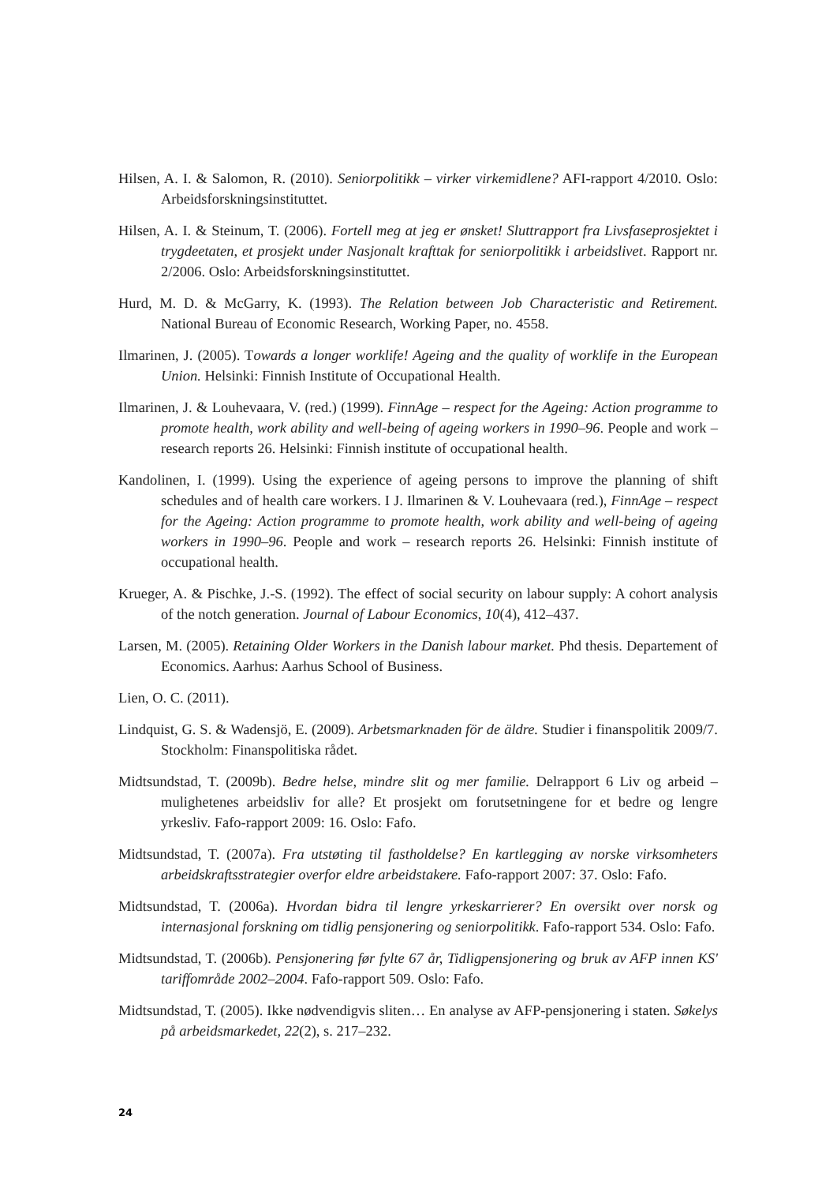Hilsen, A. I. & Salomon, R. (2010). Seniorpolitikk – virker virkemidlene? AFI-rapport 4/2010. Oslo: Arbeidsforskningsinstituttet.
Hilsen, A. I. & Steinum, T. (2006). Fortell meg at jeg er ønsket! Sluttrapport fra Livsfaseprosjektet i trygdeetaten, et prosjekt under Nasjonalt krafttak for seniorpolitikk i arbeidslivet. Rapport nr. 2/2006. Oslo: Arbeidsforskningsinstituttet.
Hurd, M. D. & McGarry, K. (1993). The Relation between Job Characteristic and Retirement. National Bureau of Economic Research, Working Paper, no. 4558.
Ilmarinen, J. (2005). Towards a longer worklife! Ageing and the quality of worklife in the European Union. Helsinki: Finnish Institute of Occupational Health.
Ilmarinen, J. & Louhevaara, V. (red.) (1999). FinnAge – respect for the Ageing: Action programme to promote health, work ability and well-being of ageing workers in 1990–96. People and work – research reports 26. Helsinki: Finnish institute of occupational health.
Kandolinen, I. (1999). Using the experience of ageing persons to improve the planning of shift schedules and of health care workers. I J. Ilmarinen & V. Louhevaara (red.), FinnAge – respect for the Ageing: Action programme to promote health, work ability and well-being of ageing workers in 1990–96. People and work – research reports 26. Helsinki: Finnish institute of occupational health.
Krueger, A. & Pischke, J.-S. (1992). The effect of social security on labour supply: A cohort analysis of the notch generation. Journal of Labour Economics, 10(4), 412–437.
Larsen, M. (2005). Retaining Older Workers in the Danish labour market. Phd thesis. Departement of Economics. Aarhus: Aarhus School of Business.
Lien, O. C. (2011).
Lindquist, G. S. & Wadensjö, E. (2009). Arbetsmarknaden för de äldre. Studier i finanspolitik 2009/7. Stockholm: Finanspolitiska rådet.
Midtsundstad, T. (2009b). Bedre helse, mindre slit og mer familie. Delrapport 6 Liv og arbeid – mulighetenes arbeidsliv for alle? Et prosjekt om forutsetningene for et bedre og lengre yrkesliv. Fafo-rapport 2009: 16. Oslo: Fafo.
Midtsundstad, T. (2007a). Fra utstøting til fastholdelse? En kartlegging av norske virksomheters arbeidskraftsstrategier overfor eldre arbeidstakere. Fafo-rapport 2007: 37. Oslo: Fafo.
Midtsundstad, T. (2006a). Hvordan bidra til lengre yrkeskarrierer? En oversikt over norsk og internasjonal forskning om tidlig pensjonering og seniorpolitikk. Fafo-rapport 534. Oslo: Fafo.
Midtsundstad, T. (2006b). Pensjonering før fylte 67 år, Tidligpensjonering og bruk av AFP innen KS' tariffområde 2002–2004. Fafo-rapport 509. Oslo: Fafo.
Midtsundstad, T. (2005). Ikke nødvendigvis sliten… En analyse av AFP-pensjonering i staten. Søkelys på arbeidsmarkedet, 22(2), s. 217–232.
24